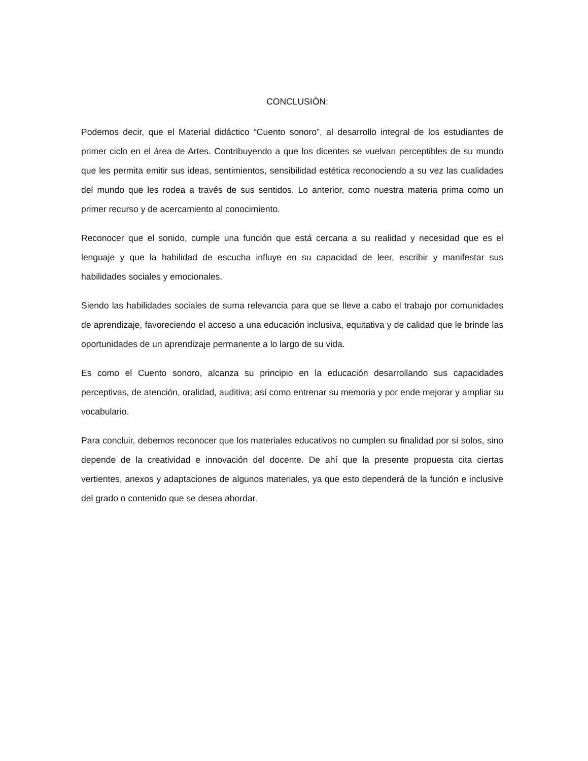CONCLUSIÓN:
Podemos decir, que el Material didáctico “Cuento sonoro”, al desarrollo integral de los estudiantes de primer ciclo en el área de Artes. Contribuyendo a que los dicentes se vuelvan perceptibles de su mundo que les permita emitir sus ideas, sentimientos, sensibilidad estética reconociendo a su vez las cualidades del mundo que les rodea a través de sus sentidos. Lo anterior, como nuestra materia prima como un primer recurso y de acercamiento al conocimiento.
Reconocer que el sonido, cumple una función que está cercana a su realidad y necesidad que es el lenguaje y que la habilidad de escucha influye en su capacidad de leer, escribir y manifestar sus habilidades sociales y emocionales.
Siendo las habilidades sociales de suma relevancia para que se lleve a cabo el trabajo por comunidades de aprendizaje, favoreciendo el acceso a una educación inclusiva, equitativa y de calidad que le brinde las oportunidades de un aprendizaje permanente a lo largo de su vida.
Es como el Cuento sonoro, alcanza su principio en la educación desarrollando sus capacidades perceptivas, de atención, oralidad, auditiva; así como entrenar su memoria y por ende mejorar y ampliar su vocabulario.
Para concluir, debemos reconocer que los materiales educativos no cumplen su finalidad por sí solos, sino depende de la creatividad e innovación del docente. De ahí que la presente propuesta cita ciertas vertientes, anexos y adaptaciones de algunos materiales, ya que esto dependerá de la función e inclusive del grado o contenido que se desea abordar.